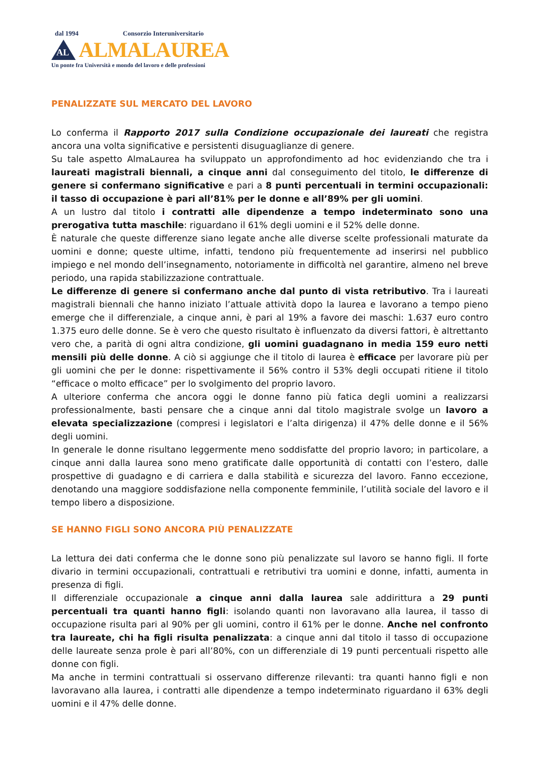dal 1994 Consorzio Interuniversitario
AL
ALMALAUREA
Un ponte fra Università e mondo del lavoro e delle professioni
PENALIZZATE SUL MERCATO DEL LAVORO
Lo conferma il Rapporto 2017 sulla Condizione occupazionale dei laureati che registra ancora una volta significative e persistenti disuguaglianze di genere.
Su tale aspetto AlmaLaurea ha sviluppato un approfondimento ad hoc evidenziando che tra i laureati magistrali biennali, a cinque anni dal conseguimento del titolo, le differenze di genere si confermano significative e pari a 8 punti percentuali in termini occupazionali: il tasso di occupazione è pari all’81% per le donne e all’89% per gli uomini.
A un lustro dal titolo i contratti alle dipendenze a tempo indeterminato sono una prerogativa tutta maschile: riguardano il 61% degli uomini e il 52% delle donne.
È naturale che queste differenze siano legate anche alle diverse scelte professionali maturate da uomini e donne; queste ultime, infatti, tendono più frequentemente ad inserirsi nel pubblico impiego e nel mondo dell’insegnamento, notoriamente in difficoltà nel garantire, almeno nel breve periodo, una rapida stabilizzazione contrattuale.
Le differenze di genere si confermano anche dal punto di vista retributivo. Tra i laureati magistrali biennali che hanno iniziato l’attuale attività dopo la laurea e lavorano a tempo pieno emerge che il differenziale, a cinque anni, è pari al 19% a favore dei maschi: 1.637 euro contro 1.375 euro delle donne. Se è vero che questo risultato è influenzato da diversi fattori, è altrettanto vero che, a parità di ogni altra condizione, gli uomini guadagnano in media 159 euro netti mensili più delle donne. A ciò si aggiunge che il titolo di laurea è efficace per lavorare più per gli uomini che per le donne: rispettivamente il 56% contro il 53% degli occupati ritiene il titolo “efficace o molto efficace” per lo svolgimento del proprio lavoro.
A ulteriore conferma che ancora oggi le donne fanno più fatica degli uomini a realizzarsi professionalmente, basti pensare che a cinque anni dal titolo magistrale svolge un lavoro a elevata specializzazione (compresi i legislatori e l’alta dirigenza) il 47% delle donne e il 56% degli uomini.
In generale le donne risultano leggermente meno soddisfatte del proprio lavoro; in particolare, a cinque anni dalla laurea sono meno gratificate dalle opportunità di contatti con l’estero, dalle prospettive di guadagno e di carriera e dalla stabilità e sicurezza del lavoro. Fanno eccezione, denotando una maggiore soddisfazione nella componente femminile, l’utilità sociale del lavoro e il tempo libero a disposizione.
SE HANNO FIGLI SONO ANCORA PIÙ PENALIZZATE
La lettura dei dati conferma che le donne sono più penalizzate sul lavoro se hanno figli. Il forte divario in termini occupazionali, contrattuali e retributivi tra uomini e donne, infatti, aumenta in presenza di figli.
Il differenziale occupazionale a cinque anni dalla laurea sale addirittura a 29 punti percentuali tra quanti hanno figli: isolando quanti non lavoravano alla laurea, il tasso di occupazione risulta pari al 90% per gli uomini, contro il 61% per le donne. Anche nel confronto tra laureate, chi ha figli risulta penalizzata: a cinque anni dal titolo il tasso di occupazione delle laureate senza prole è pari all’80%, con un differenziale di 19 punti percentuali rispetto alle donne con figli.
Ma anche in termini contrattuali si osservano differenze rilevanti: tra quanti hanno figli e non lavoravano alla laurea, i contratti alle dipendenze a tempo indeterminato riguardano il 63% degli uomini e il 47% delle donne.